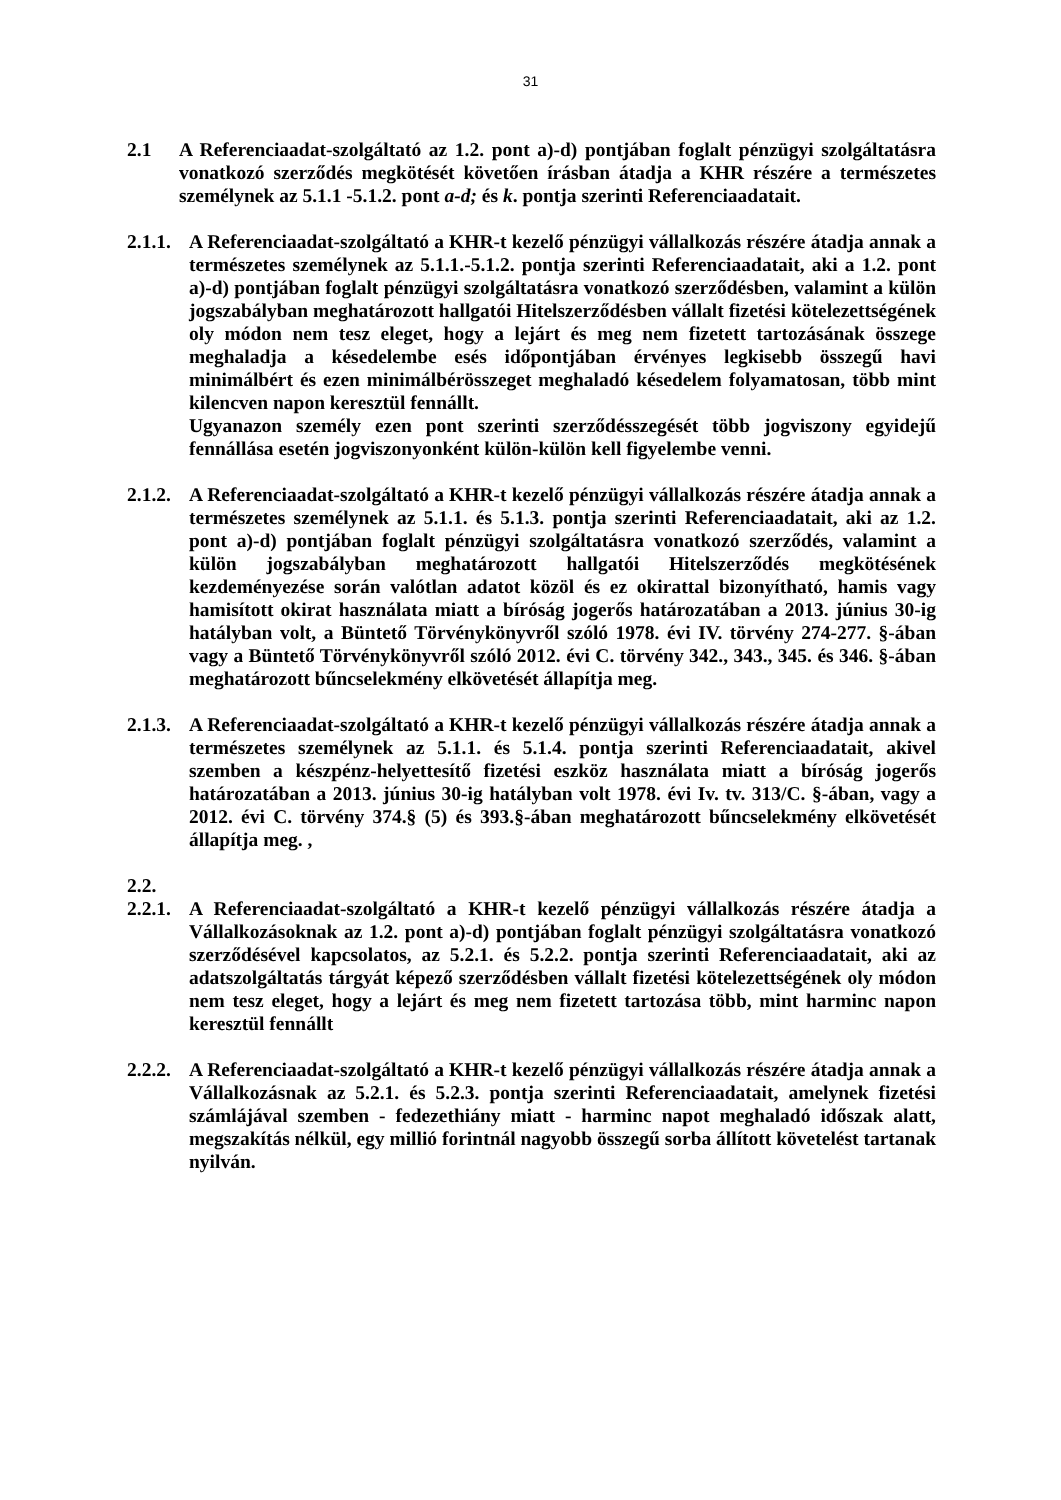31
2.1 A Referenciaadat-szolgáltató az 1.2. pont a)-d) pontjában foglalt pénzügyi szolgáltatásra vonatkozó szerződés megkötését követően írásban átadja a KHR részére a természetes személynek az 5.1.1 -5.1.2. pont a-d; és k. pontja szerinti Referenciaadatait.
2.1.1. A Referenciaadat-szolgáltató a KHR-t kezelő pénzügyi vállalkozás részére átadja annak a természetes személynek az 5.1.1.-5.1.2. pontja szerinti Referenciaadatait, aki a 1.2. pont a)-d) pontjában foglalt pénzügyi szolgáltatásra vonatkozó szerződésben, valamint a külön jogszabályban meghatározott hallgatói Hitelszerződésben vállalt fizetési kötelezettségének oly módon nem tesz eleget, hogy a lejárt és meg nem fizetett tartozásának összege meghaladja a késedelembe esés időpontjában érvényes legkisebb összegű havi minimálbért és ezen minimálbérösszeget meghaladó késedelem folyamatosan, több mint kilencven napon keresztül fennállt.
Ugyanazon személy ezen pont szerinti szerződésszegését több jogviszony egyidejű fennállása esetén jogviszonyonként külön-külön kell figyelembe venni.
2.1.2. A Referenciaadat-szolgáltató a KHR-t kezelő pénzügyi vállalkozás részére átadja annak a természetes személynek az 5.1.1. és 5.1.3. pontja szerinti Referenciaadatait, aki az 1.2. pont a)-d) pontjában foglalt pénzügyi szolgáltatásra vonatkozó szerződés, valamint a külön jogszabályban meghatározott hallgatói Hitelszerződés megkötésének kezdeményezése során valótlan adatot közöl és ez okirattal bizonyítható, hamis vagy hamisított okirat használata miatt a bíróság jogerős határozatában a 2013. június 30-ig hatályban volt, a Büntető Törvénykönyvről szóló 1978. évi IV. törvény 274-277. §-ában vagy a Büntető Törvénykönyvről szóló 2012. évi C. törvény 342., 343., 345. és 346. §-ában meghatározott bűncselekmény elkövetését állapítja meg.
2.1.3. A Referenciaadat-szolgáltató a KHR-t kezelő pénzügyi vállalkozás részére átadja annak a természetes személynek az 5.1.1. és 5.1.4. pontja szerinti Referenciaadatait, akivel szemben a készpénz-helyettesítő fizetési eszköz használata miatt a bíróság jogerős határozatában a 2013. június 30-ig hatályban volt 1978. évi Iv. tv. 313/C. §-ában, vagy a 2012. évi C. törvény 374.§ (5) és 393.§-ában meghatározott bűncselekmény elkövetését állapítja meg. ,
2.2.
2.2.1. A Referenciaadat-szolgáltató a KHR-t kezelő pénzügyi vállalkozás részére átadja a Vállalkozásoknak az 1.2. pont a)-d) pontjában foglalt pénzügyi szolgáltatásra vonatkozó szerződésével kapcsolatos, az 5.2.1. és 5.2.2. pontja szerinti Referenciaadatait, aki az adatszolgáltatás tárgyát képező szerződésben vállalt fizetési kötelezettségének oly módon nem tesz eleget, hogy a lejárt és meg nem fizetett tartozása több, mint harminc napon keresztül fennállt
2.2.2. A Referenciaadat-szolgáltató a KHR-t kezelő pénzügyi vállalkozás részére átadja annak a Vállalkozásnak az 5.2.1. és 5.2.3. pontja szerinti Referenciaadatait, amelynek fizetési számlájával szemben - fedezethiány miatt - harminc napot meghaladó időszak alatt, megszakítás nélkül, egy millió forintnál nagyobb összegű sorba állított követelést tartanak nyilván.